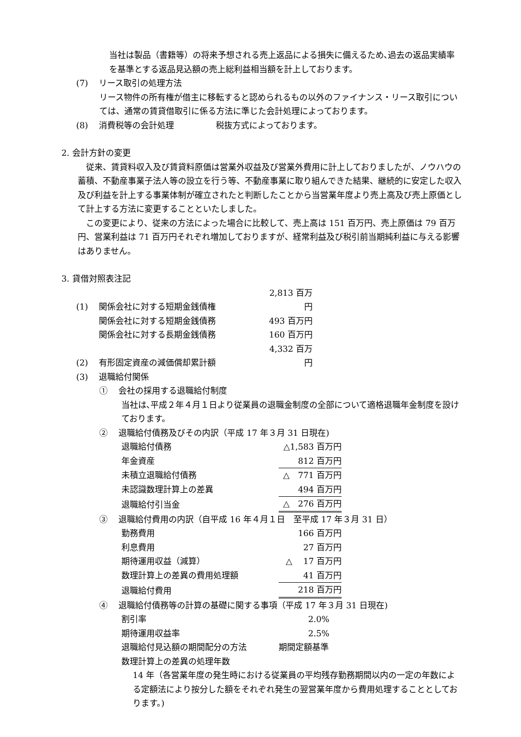当社は製品（書籍等）の将来予想される売上返品による損失に備えるため､過去の返品実績率を基準とする返品見込額の売上総利益相当額を計上しております。
(7)　 リース取引の処理方法
リース物件の所有権が借主に移転すると認められるもの以外のファイナンス・リース取引については、通常の賃貸借取引に係る方法に準じた会計処理によっております。
(8)　 消費税等の会計処理　　　　　税抜方式によっております。
2. 会計方針の変更
　従来、賃貸料収入及び賃貸料原価は営業外収益及び営業外費用に計上しておりましたが、ノウハウの蓄積、不動産事業子法人等の設立を行う等、不動産事業に取り組んできた結果、継続的に安定した収入及び利益を計上する事業体制が確立されたと判断したことから当営業年度より売上高及び売上原価として計上する方法に変更することといたしました。
　この変更により、従来の方法によった場合に比較して、売上高は 151 百万円、売上原価は 79 百万円、営業利益は 71 百万円それぞれ増加しておりますが、経常利益及び税引前当期純利益に与える影響はありません。
3. 貸借対照表注記
| (1) | 関係会社に対する短期金銭債権 | 2,813 百万円 |
| | 関係会社に対する短期金銭債務 | 493 百万円 |
| | 関係会社に対する長期金銭債務 | 160 百万円 |
| (2) | 有形固定資産の減価償却累計額 | 4,332 百万円 |
| (3) | 退職給付関係 | |
①　 会社の採用する退職給付制度
当社は､平成２年４月１日より従業員の退職金制度の全部について適格退職年金制度を設けております。
②　 退職給付債務及びその内訳（平成 17 年３月 31 日現在)
| 退職給付債務 | △1,583 百万円 |
| 年金資産 | 812 百万円 |
| 未積立退職給付債務 | △ 771 百万円 |
| 未認識数理計算上の差異 | 494 百万円 |
| 退職給付引当金 | △ 276 百万円 |
③　 退職給付費用の内訳（自平成 16 年４月１日　至平成 17 年３月 31 日）
| 勤務費用 | 166 百万円 |
| 利息費用 | 27 百万円 |
| 期待運用収益（減算） | △ 17 百万円 |
| 数理計算上の差異の費用処理額 | 41 百万円 |
| 退職給付費用 | 218 百万円 |
④　 退職給付債務等の計算の基礎に関する事項（平成 17 年３月 31 日現在)
| 割引率 | 2.0% |
| 期待運用収益率 | 2.5% |
| 退職給付見込額の期間配分の方法 | 期間定額基準 |
数理計算上の差異の処理年数
14 年（各営業年度の発生時における従業員の平均残存勤務期間以内の一定の年数による定額法により按分した額をそれぞれ発生の翌営業年度から費用処理することとしております。)